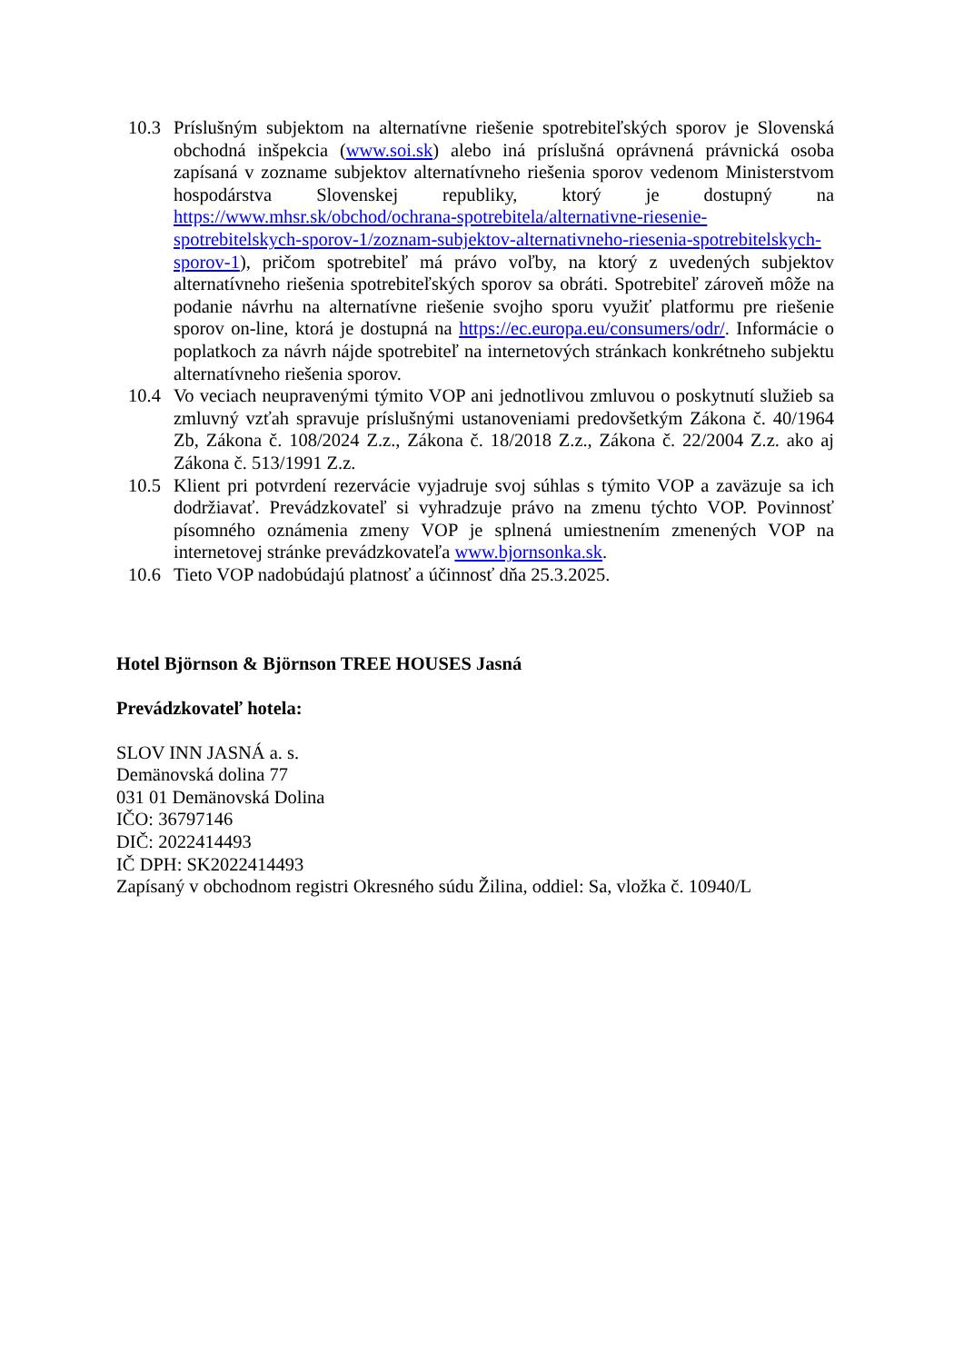10.3 Príslušným subjektom na alternatívne riešenie spotrebiteľských sporov je Slovenská obchodná inšpekcia (www.soi.sk) alebo iná príslušná oprávnená právnická osoba zapísaná v zozname subjektov alternatívneho riešenia sporov vedenom Ministerstvom hospodárstva Slovenskej republiky, ktorý je dostupný na https://www.mhsr.sk/obchod/ochrana-spotrebitela/alternativne-riesenie-spotrebitelskych-sporov-1/zoznam-subjektov-alternativneho-riesenia-spotrebitelskych-sporov-1), pričom spotrebiteľ má právo voľby, na ktorý z uvedených subjektov alternatívneho riešenia spotrebiteľských sporov sa obráti. Spotrebiteľ zároveň môže na podanie návrhu na alternatívne riešenie svojho sporu využiť platformu pre riešenie sporov on-line, ktorá je dostupná na https://ec.europa.eu/consumers/odr/. Informácie o poplatkoch za návrh nájde spotrebiteľ na internetových stránkach konkrétneho subjektu alternatívneho riešenia sporov.
10.4 Vo veciach neupravenými týmito VOP ani jednotlivou zmluvou o poskytnutí služieb sa zmluvný vzťah spravuje príslušnými ustanoveniami predovšetkým Zákona č. 40/1964 Zb, Zákona č. 108/2024 Z.z., Zákona č. 18/2018 Z.z., Zákona č. 22/2004 Z.z. ako aj Zákona č. 513/1991 Z.z.
10.5 Klient pri potvrdení rezervácie vyjadruje svoj súhlas s týmito VOP a zaväzuje sa ich dodržiavať. Prevádzkovateľ si vyhradzuje právo na zmenu týchto VOP. Povinnosť písomného oznámenia zmeny VOP je splnená umiestnením zmenených VOP na internetovej stránke prevádzkovateľa www.bjornsonka.sk.
10.6 Tieto VOP nadobúdajú platnosť a účinnosť dňa 25.3.2025.
Hotel Björnson & Björnson TREE HOUSES Jasná
Prevádzkovateľ hotela:
SLOV INN JASNÁ a. s.
Demänovská dolina 77
031 01 Demänovská Dolina
IČO: 36797146
DIČ: 2022414493
IČ DPH: SK2022414493
Zapísaný v obchodnom registri Okresného súdu Žilina, oddiel: Sa, vložka č. 10940/L